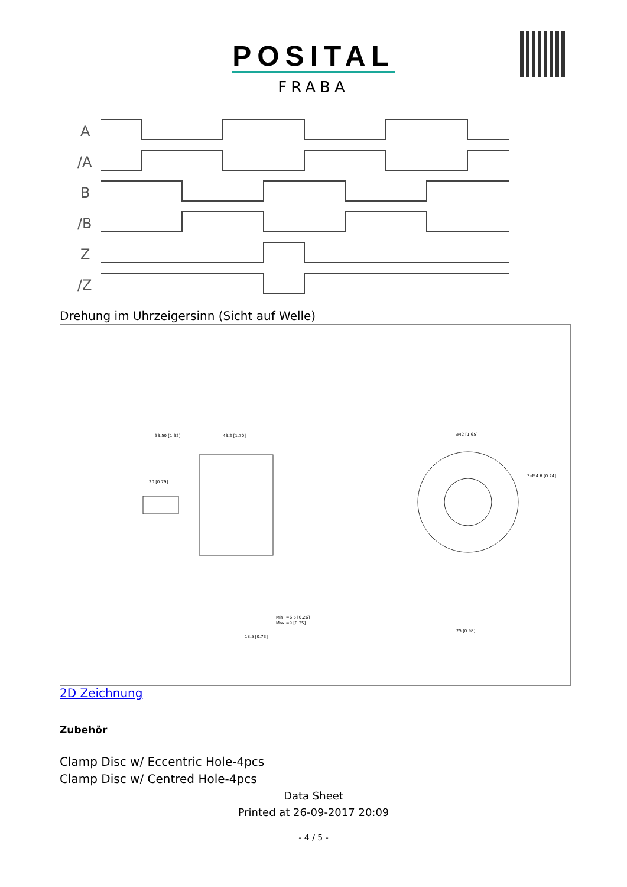POSITAL
FRABA
A
/A
B
/B
Z
/Z
Drehung im Uhrzeigersinn (Sicht auf Welle)
33.50 [1.32]
43.2 [1.70]
20 [0.79]
⌀42 [1.65]
3xM4 6 [0.24]
25 [0.98]
Min. =6.5 [0.26]
Max.=9 [0.35]
18.5 [0.73]
2D Zeichnung
Zubehör
Clamp Disc w/ Eccentric Hole-4pcs
Clamp Disc w/ Centred Hole-4pcs
Data Sheet
Printed at 26-09-2017 20:09
- 4 / 5 -